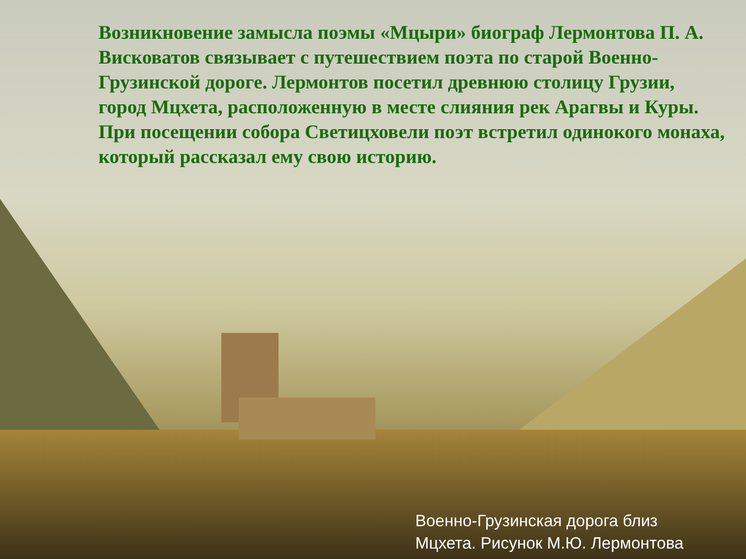Возникновение замысла поэмы «Мцыри» биограф Лермонтова П. А. Висковатов связывает с путешествием поэта по старой Военно-Грузинской дороге. Лермонтов посетил древнюю столицу Грузии, город Мцхета, расположенную в месте слияния рек Арагвы и Куры. При посещении собора Светицховели поэт встретил одинокого монаха, который рассказал ему свою историю.
Военно-Грузинская дорога близ
Мцхета. Рисунок М.Ю. Лермонтова